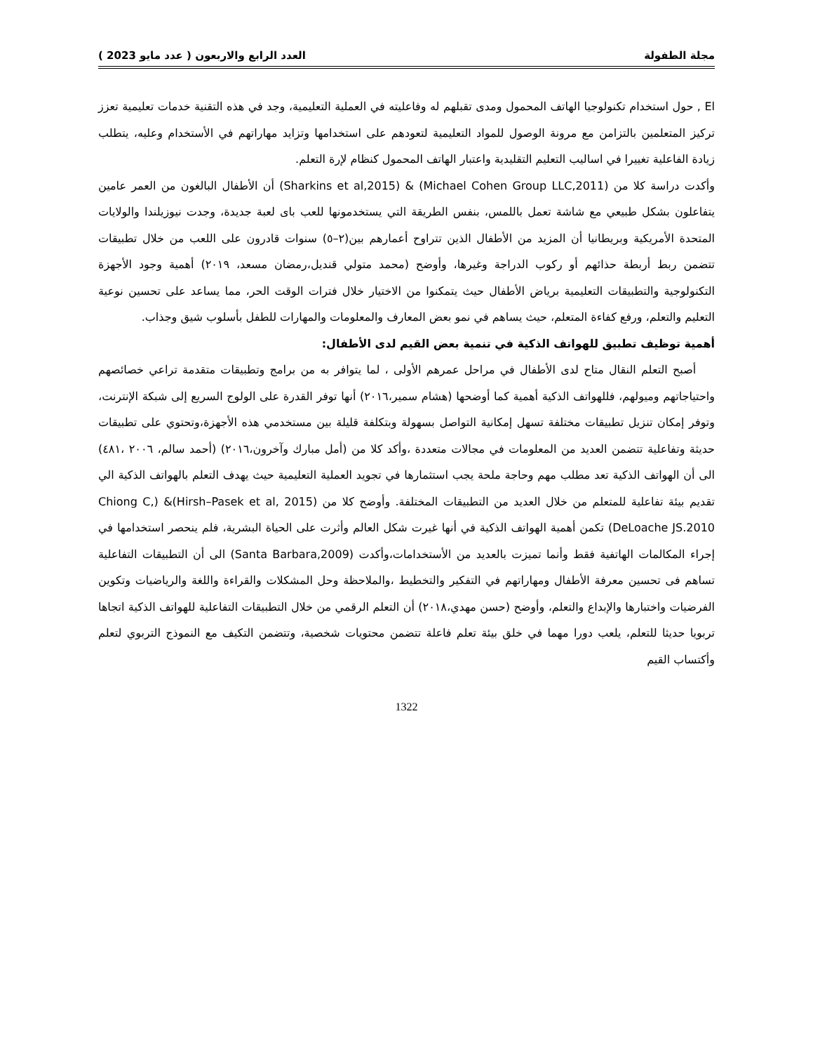مجلة الطفولة العدد الرابع والاربعون ( عدد مايو 2023 )
El , حول استخدام تكنولوجيا الهاتف المحمول ومدى تقبلهم له وفاعليته في العملية التعليمية، وجد في هذه التقنية خدمات تعليمية تعزز تركيز المتعلمين بالتزامن مع مرونة الوصول للمواد التعليمية لتعودهم على استخدامها وتزايد مهاراتهم في الأستخدام وعليه، يتطلب زيادة الفاعلية تغييرا في اساليب التعليم التقليدية واعتبار الهاتف المحمول كنظام لإرة التعلم.
وأكدت دراسة كلا من (Michael Cohen Group LLC,2011) & (Sharkins et al,2015) أن الأطفال البالغون من العمر عامين يتفاعلون بشكل طبيعي مع شاشة تعمل باللمس، بنفس الطريقة التي يستخدمونها للعب باى لعبة جديدة، وجدت نيوزيلندا والولايات المتحدة الأمريكية وبريطانيا أن المزيد من الأطفال الذين تتراوح أعمارهم بين(٢–٥) سنوات قادرون على اللعب من خلال تطبيقات تتضمن ربط أربطة حذائهم أو ركوب الدراجة وغيرها، وأوضح (محمد متولي قنديل،رمضان مسعد، ٢٠١٩) أهمية وجود الأجهزة التكنولوجية والتطبيقات التعليمية برياض الأطفال حيث يتمكنوا من الاختيار خلال فترات الوقت الحر، مما يساعد على تحسين نوعية التعليم والتعلم، ورفع كفاءة المتعلم، حيث يساهم في نمو بعض المعارف والمعلومات والمهارات للطفل بأسلوب شيق وجذاب.
أهمية توظيف تطبيق للهواتف الذكية في تنمية بعض القيم لدى الأطفال:
أصبح التعلم النقال متاح لدى الأطفال في مراحل عمرهم الأولى ، لما يتوافر به من برامج وتطبيقات متقدمة تراعي خصائصهم واحتياجاتهم وميولهم، فللهواتف الذكية أهمية كما أوضحها (هشام سمير،٢٠١٦) أنها توفر القدرة على الولوج السريع إلى شبكة الإنترنت، وتوفر إمكان تنزيل تطبيقات مختلفة تسهل إمكانية التواصل بسهولة وبتكلفة قليلة بين مستخدمي هذه الأجهزة،وتحتوي على تطبيقات حديثة وتفاعلية تتضمن العديد من المعلومات في مجالات متعددة ،وأكد كلا من (أمل مبارك وآخرون،٢٠١٦) (أحمد سالم، ٢٠٠٦ ،٤٨١) الى أن الهواتف الذكية تعد مطلب مهم وحاجة ملحة يجب استثمارها في تجويد العملية التعليمية حيث يهدف التعلم بالهواتف الذكية الي تقديم بيئة تفاعلية للمتعلم من خلال العديد من التطبيقات المختلفة. وأوضح كلا من (Hirsh–Pasek et al, 2015)& (Chiong C, DeLoache JS.2010) تكمن أهمية الهواتف الذكية في أنها غيرت شكل العالم وأثرت على الحياة البشرية، فلم ينحصر استخدامها في إجراء المكالمات الهاتفية فقط وأنما تميزت بالعديد من الأستخدامات،وأكدت (Santa Barbara,2009) الى أن التطبيقات التفاعلية تساهم فى تحسين معرفة الأطفال ومهاراتهم في التفكير والتخطيط ،والملاحظة وحل المشكلات والقراءة واللغة والرياضيات وتكوين الفرضيات واختبارها والإبداع والتعلم، وأوضح (حسن مهدي،٢٠١٨) أن التعلم الرقمي من خلال التطبيقات التفاعلية للهواتف الذكية اتجاها تربويا حديثا للتعلم، يلعب دورا مهما في خلق بيئة تعلم فاعلة تتضمن محتويات شخصية، وتتضمن التكيف مع النموذج التربوي لتعلم وأكتساب القيم
1322